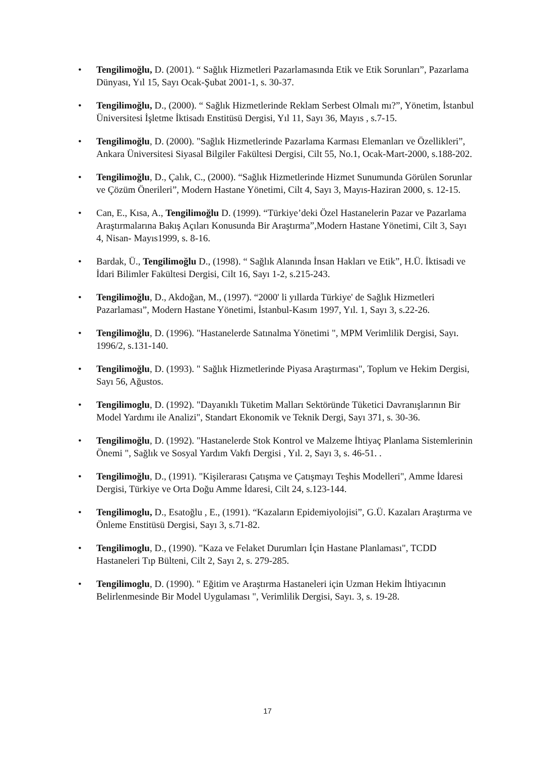• Tengilimoğlu, D. (2001). “ Sağlık Hizmetleri Pazarlamasında Etik ve Etik Sorunları”, Pazarlama Dünyası, Yıl 15, Sayı Ocak-Şubat 2001-1, s. 30-37.
• Tengilimoğlu, D., (2000). “ Sağlık Hizmetlerinde Reklam Serbest Olmalı mı?”, Yönetim, İstanbul Üniversitesi İşletme İktisadı Enstitüsü Dergisi, Yıl 11, Sayı 36, Mayıs , s.7-15.
• Tengilimoğlu, D. (2000). "Sağlık Hizmetlerinde Pazarlama Karması Elemanları ve Özellikleri”, Ankara Üniversitesi Siyasal Bilgiler Fakültesi Dergisi, Cilt 55, No.1, Ocak-Mart-2000, s.188-202.
• Tengilimoğlu, D., Çalık, C., (2000). “Sağlık Hizmetlerinde Hizmet Sunumunda Görülen Sorunlar ve Çözüm Önerileri”, Modern Hastane Yönetimi, Cilt 4, Sayı 3, Mayıs-Haziran 2000, s. 12-15.
• Can, E., Kısa, A., Tengilimoğlu D. (1999). “Türkiye’deki Özel Hastanelerin Pazar ve Pazarlama Araştırmalarına Bakış Açıları Konusunda Bir Araştırma”,Modern Hastane Yönetimi, Cilt 3, Sayı 4, Nisan- Mayıs1999, s. 8-16.
• Bardak, Ü., Tengilimoğlu D., (1998). “ Sağlık Alanında İnsan Hakları ve Etik”, H.Ü. İktisadi ve İdari Bilimler Fakültesi Dergisi, Cilt 16, Sayı 1-2, s.215-243.
• Tengilimoğlu, D., Akdoğan, M., (1997). “2000' li yıllarda Türkiye' de Sağlık Hizmetleri Pazarlaması”, Modern Hastane Yönetimi, İstanbul-Kasım 1997, Yıl. 1, Sayı 3, s.22-26.
• Tengilimoğlu, D. (1996). "Hastanelerde Satınalma Yönetimi ", MPM Verimlilik Dergisi, Sayı. 1996/2, s.131-140.
• Tengilimoğlu, D. (1993). " Sağlık Hizmetlerinde Piyasa Araştırması", Toplum ve Hekim Dergisi, Sayı 56, Ağustos.
• Tengilimoglu, D. (1992). "Dayanıklı Tüketim Malları Sektöründe Tüketici Davranışlarının Bir Model Yardımı ile Analizi", Standart Ekonomik ve Teknik Dergi, Sayı 371, s. 30-36.
• Tengilimoğlu, D. (1992). "Hastanelerde Stok Kontrol ve Malzeme İhtiyaç Planlama Sistemlerinin Önemi ", Sağlık ve Sosyal Yardım Vakfı Dergisi , Yıl. 2, Sayı 3, s. 46-51. .
• Tengilimoğlu, D., (1991). "Kişilerarası Çatışma ve Çatışmayı Teşhis Modelleri", Amme İdaresi Dergisi, Türkiye ve Orta Doğu Amme İdaresi, Cilt 24, s.123-144.
• Tengilimoglu, D., Esatoğlu , E., (1991). “Kazaların Epidemiyolojisi”, G.Ü. Kazaları Araştırma ve Önleme Enstitüsü Dergisi, Sayı 3, s.71-82.
• Tengilimoglu, D., (1990). "Kaza ve Felaket Durumları İçin Hastane Planlaması", TCDD Hastaneleri Tıp Bülteni, Cilt 2, Sayı 2, s. 279-285.
• Tengilimoglu, D. (1990). " Eğitim ve Araştırma Hastaneleri için Uzman Hekim İhtiyacının Belirlenmesinde Bir Model Uygulaması ", Verimlilik Dergisi, Sayı. 3, s. 19-28.
17